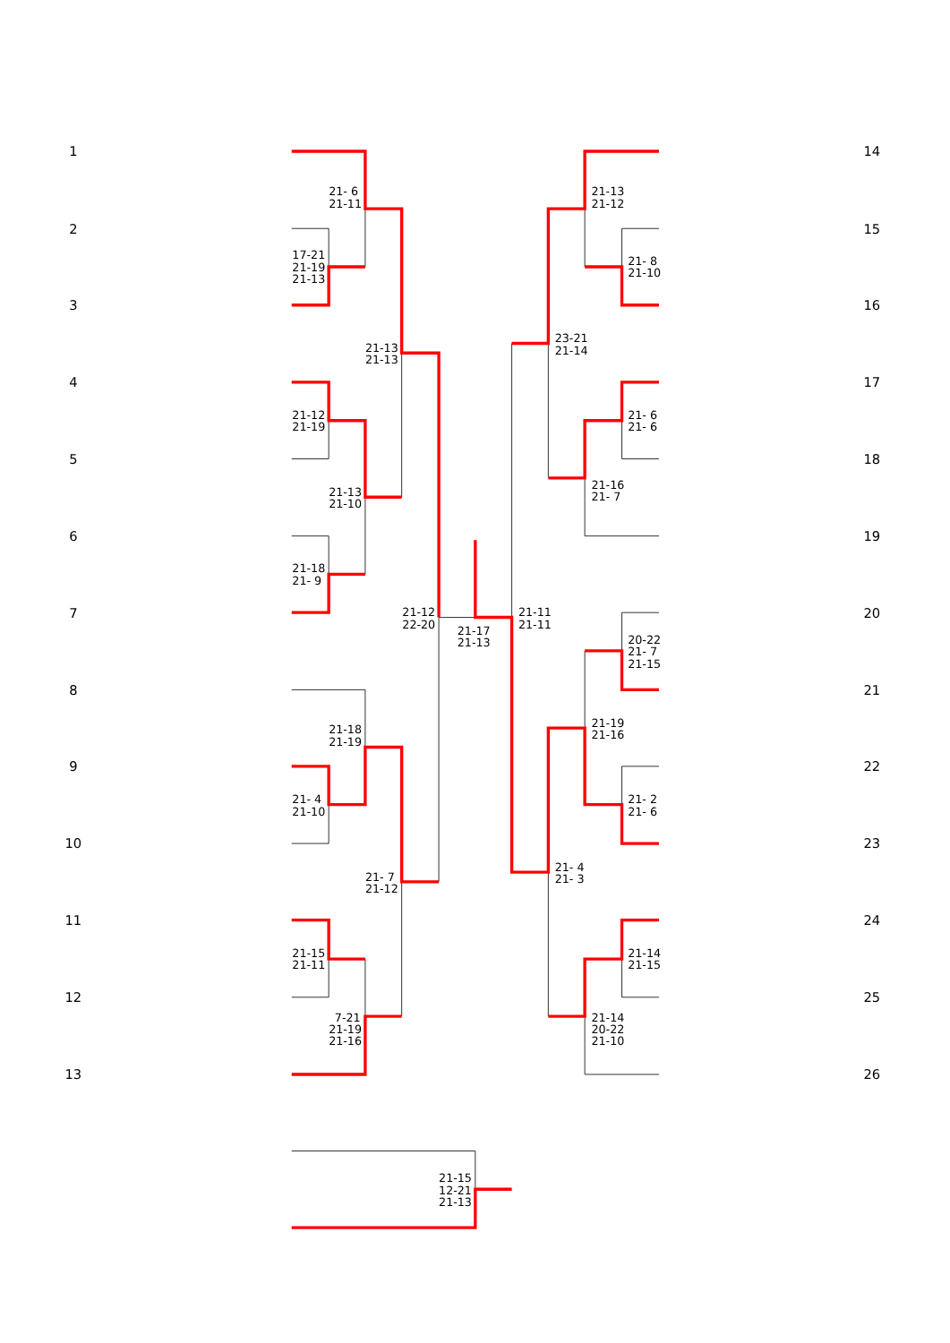1
14
2
15
3
16
4
17
5
18
6
19
7
20
8
21
9
22
10
23
11
24
12
25
13
26
21- 6
21-11
17-21
21-19
21-13
21-13
21-13
21-12
21-19
21-13
21-10
21-18
21- 9
21-12
22-20
21-17
21-13
21-18
21-19
21- 4
21-10
21- 7
21-12
21-15
21-11
7-21
21-19
21-16
21-13
21-12
21- 8
21-10
23-21
21-14
21- 6
21- 6
21-16
21- 7
21-11
21-11
20-22
21- 7
21-15
21-19
21-16
21- 2
21- 6
21- 4
21- 3
21-14
21-15
21-14
20-22
21-10
21-15
12-21
21-13